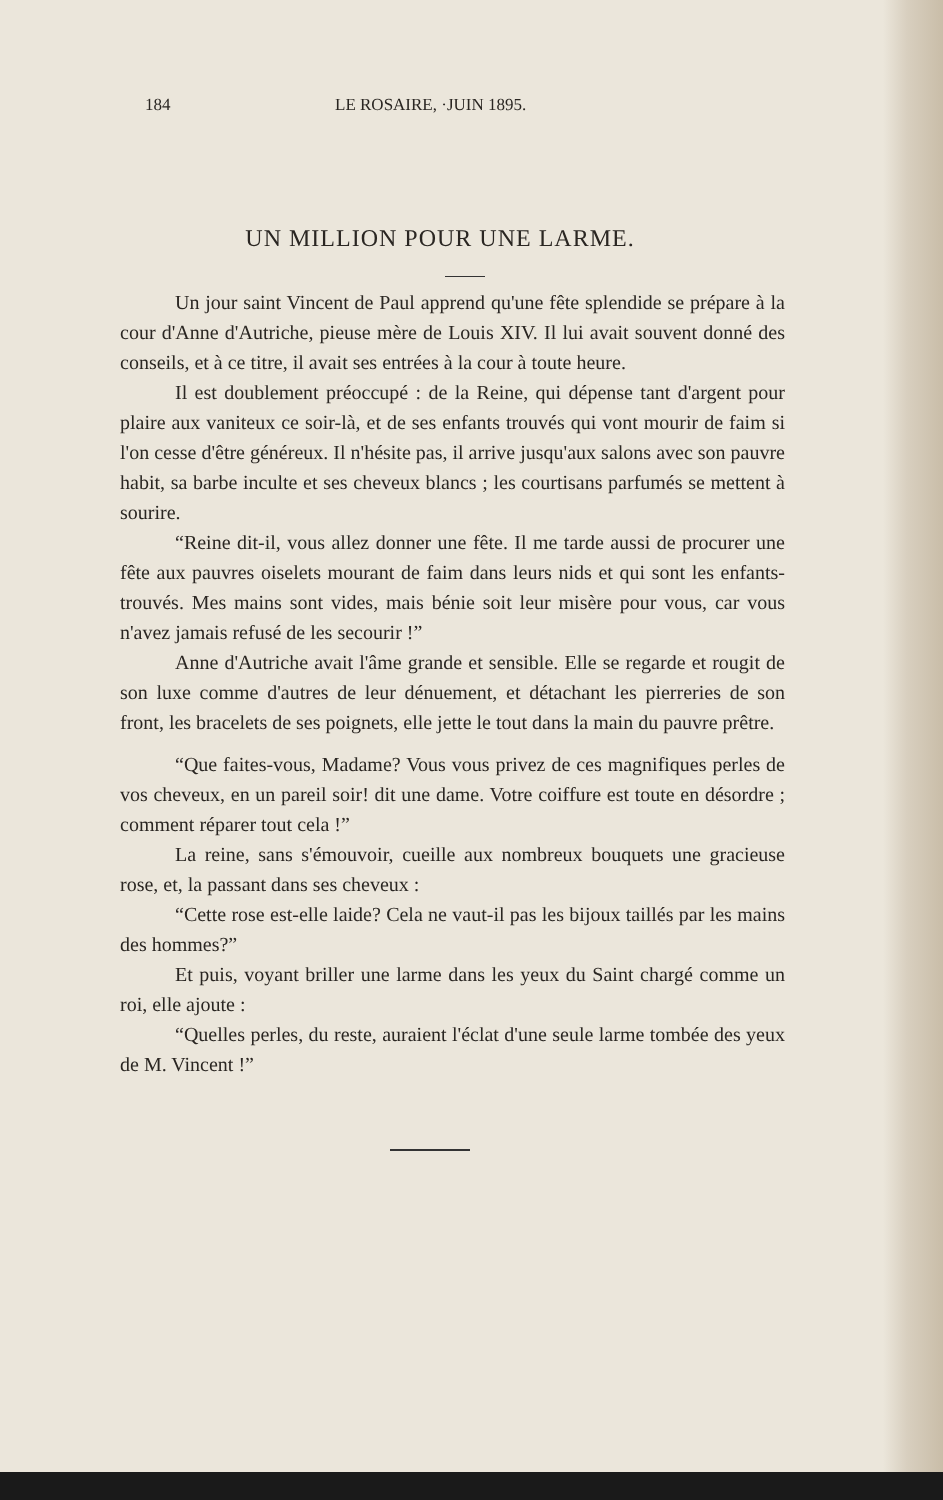184 LE ROSAIRE, ·JUIN 1895.
UN MILLION POUR UNE LARME.
Un jour saint Vincent de Paul apprend qu'une fête splendide se prépare à la cour d'Anne d'Autriche, pieuse mère de Louis XIV. Il lui avait souvent donné des conseils, et à ce titre, il avait ses entrées à la cour à toute heure.
Il est doublement préoccupé : de la Reine, qui dépense tant d'argent pour plaire aux vaniteux ce soir-là, et de ses enfants trouvés qui vont mourir de faim si l'on cesse d'être généreux. Il n'hésite pas, il arrive jusqu'aux salons avec son pauvre habit, sa barbe inculte et ses cheveux blancs ; les courtisans parfumés se mettent à sourire.
“Reine dit-il, vous allez donner une fête. Il me tarde aussi de procurer une fête aux pauvres oiselets mourant de faim dans leurs nids et qui sont les enfants-trouvés. Mes mains sont vides, mais bénie soit leur misère pour vous, car vous n'avez jamais refusé de les secourir !”
Anne d'Autriche avait l'âme grande et sensible. Elle se regarde et rougit de son luxe comme d'autres de leur dénuement, et détachant les pierreries de son front, les bracelets de ses poignets, elle jette le tout dans la main du pauvre prêtre.
“Que faites-vous, Madame? Vous vous privez de ces magnifiques perles de vos cheveux, en un pareil soir! dit une dame. Votre coiffure est toute en désordre ; comment réparer tout cela !”
La reine, sans s'émouvoir, cueille aux nombreux bouquets une gracieuse rose, et, la passant dans ses cheveux :
“Cette rose est-elle laide? Cela ne vaut-il pas les bijoux taillés par les mains des hommes?”
Et puis, voyant briller une larme dans les yeux du Saint chargé comme un roi, elle ajoute :
“Quelles perles, du reste, auraient l'éclat d'une seule larme tombée des yeux de M. Vincent !”